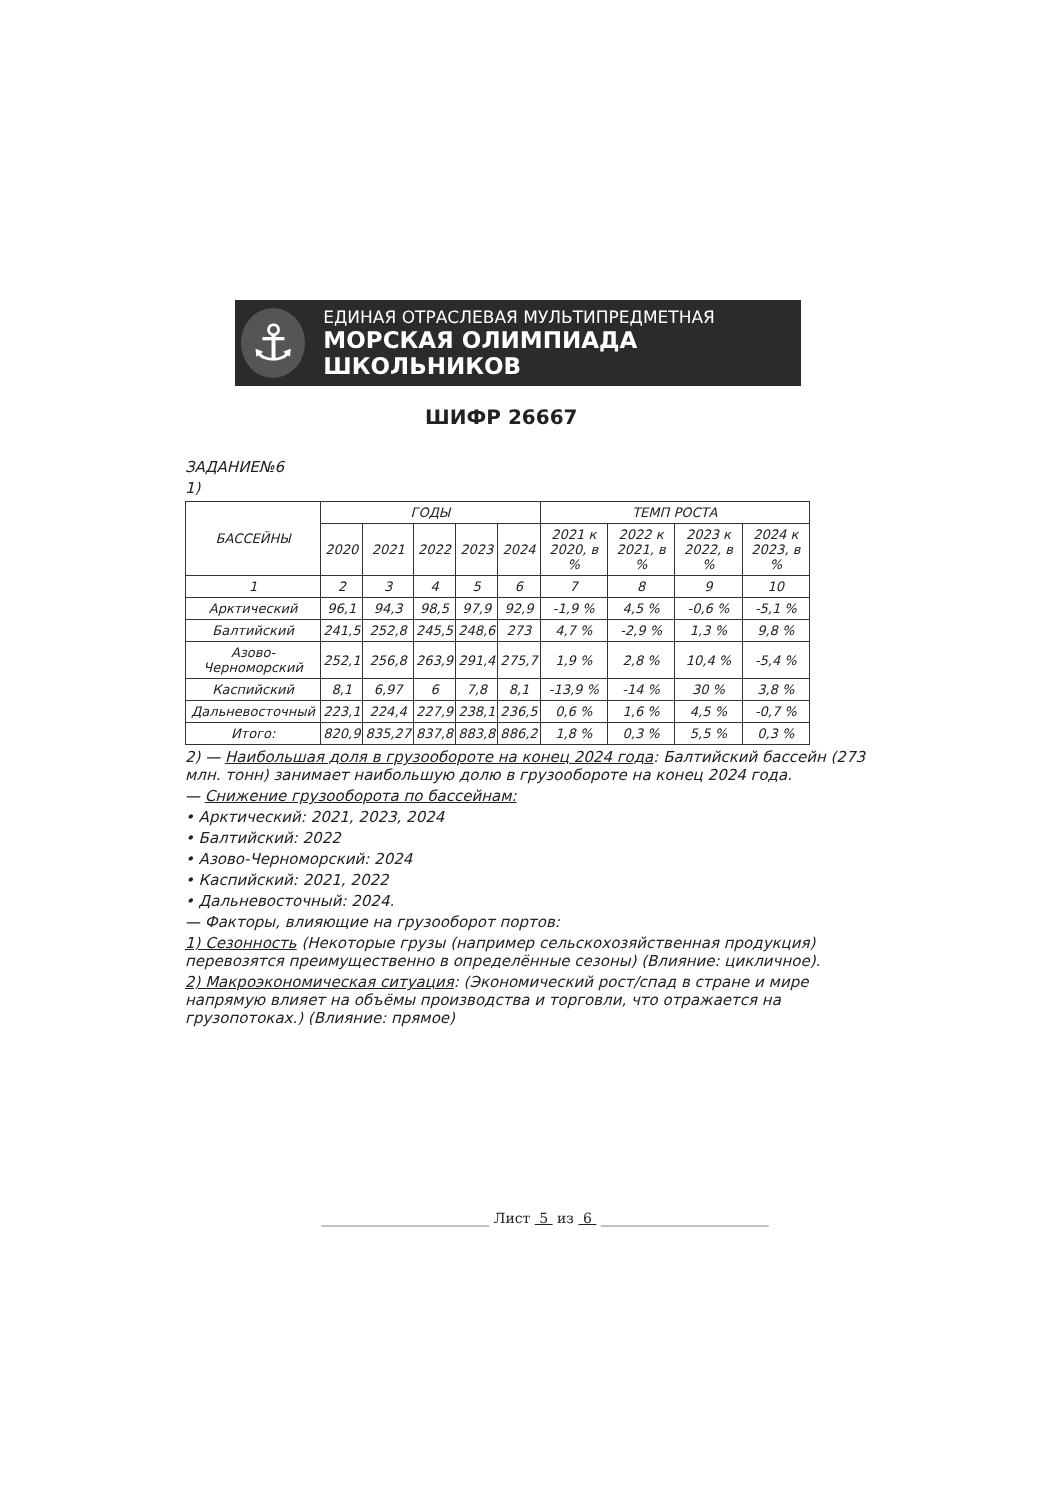⚓
ЕДИНАЯ ОТРАСЛЕВАЯ МУЛЬТИПРЕДМЕТНАЯ
МОРСКАЯ ОЛИМПИАДА ШКОЛЬНИКОВ
ШИФР 26667
ЗАДАНИЕ№6
1)
| БАССЕЙНЫ | ГОДЫ | | | | | ТЕМП РОСТА | | | |
| --- | --- | --- | --- | --- | --- | --- | --- | --- | --- |
| | 2020 | 2021 | 2022 | 2023 | 2024 | 2021 к 2020, в % | 2022 к 2021, в % | 2023 к 2022, в % | 2024 к 2023, в % |
| 1 | 2 | 3 | 4 | 5 | 6 | 7 | 8 | 9 | 10 |
| Арктический | 96,1 | 94,3 | 98,5 | 97,9 | 92,9 | -1,9 % | 4,5 % | -0,6 % | -5,1 % |
| Балтийский | 241,5 | 252,8 | 245,5 | 248,6 | 273 | 4,7 % | -2,9 % | 1,3 % | 9,8 % |
| Азово-Черноморский | 252,1 | 256,8 | 263,9 | 291,4 | 275,7 | 1,9 % | 2,8 % | 10,4 % | -5,4 % |
| Каспийский | 8,1 | 6,97 | 6 | 7,8 | 8,1 | -13,9 % | -14 % | 30 % | 3,8 % |
| Дальневосточный | 223,1 | 224,4 | 227,9 | 238,1 | 236,5 | 0,6 % | 1,6 % | 4,5 % | -0,7 % |
| Итого: | 820,9 | 835,27 | 837,8 | 883,8 | 886,2 | 1,8 % | 0,3 % | 5,5 % | 0,3 % |
2) — Наибольшая доля в грузообороте на конец 2024 года: Балтийский бассейн (273 млн. тонн) занимает наибольшую долю в грузообороте на конец 2024 года.
— Снижение грузооборота по бассейнам:
• Арктический: 2021, 2023, 2024
• Балтийский: 2022
• Азово-Черноморский: 2024
• Каспийский: 2021, 2022
• Дальневосточный: 2024.
— Факторы, влияющие на грузооборот портов:
1) Сезонность (Некоторые грузы (например сельскохозяйственная продукция) перевозятся преимущественно в определённые сезоны) (Влияние: цикличное).
2) Макроэкономическая ситуация: (Экономический рост/спад в стране и мире напрямую влияет на объёмы производства и торговли, что отражается на грузопотоках.) (Влияние: прямое)
________________________ Лист 5 из 6 ________________________